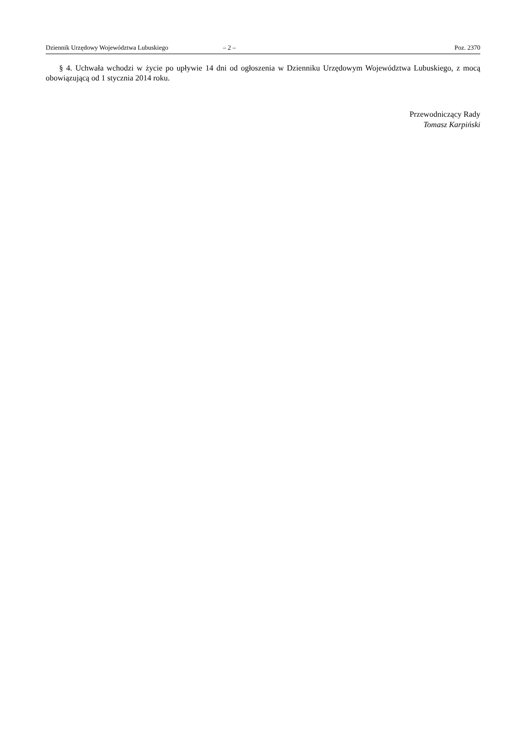Dziennik Urzędowy Województwa Lubuskiego – 2 – Poz. 2370
§ 4. Uchwała wchodzi w życie po upływie 14 dni od ogłoszenia w Dzienniku Urzędowym Województwa Lubuskiego, z mocą obowiązującą od 1 stycznia 2014 roku.
Przewodniczący Rady
Tomasz Karpiński